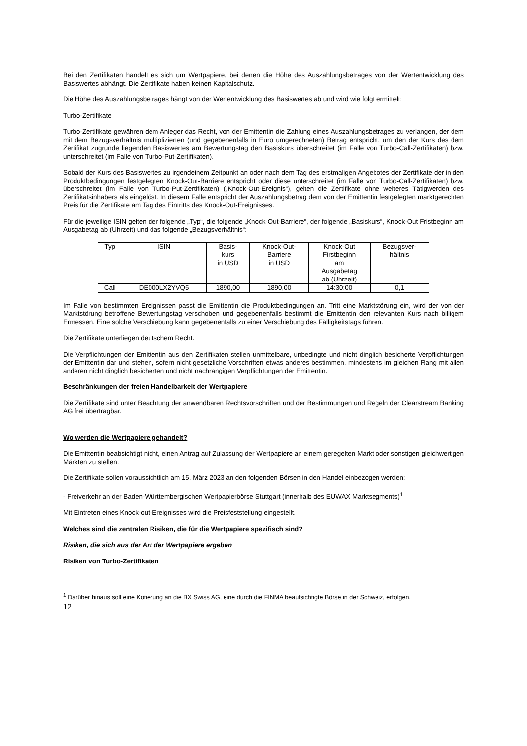Bei den Zertifikaten handelt es sich um Wertpapiere, bei denen die Höhe des Auszahlungsbetrages von der Wertentwicklung des Basiswertes abhängt. Die Zertifikate haben keinen Kapitalschutz.
Die Höhe des Auszahlungsbetrages hängt von der Wertentwicklung des Basiswertes ab und wird wie folgt ermittelt:
Turbo-Zertifikate
Turbo-Zertifikate gewähren dem Anleger das Recht, von der Emittentin die Zahlung eines Auszahlungsbetrages zu verlangen, der dem mit dem Bezugsverhältnis multiplizierten (und gegebenenfalls in Euro umgerechneten) Betrag entspricht, um den der Kurs des dem Zertifikat zugrunde liegenden Basiswertes am Bewertungstag den Basiskurs überschreitet (im Falle von Turbo-Call-Zertifikaten) bzw. unterschreitet (im Falle von Turbo-Put-Zertifikaten).
Sobald der Kurs des Basiswertes zu irgendeinem Zeitpunkt an oder nach dem Tag des erstmaligen Angebotes der Zertifikate der in den Produktbedingungen festgelegten Knock-Out-Barriere entspricht oder diese unterschreitet (im Falle von Turbo-Call-Zertifikaten) bzw. überschreitet (im Falle von Turbo-Put-Zertifikaten) („Knock-Out-Ereignis“), gelten die Zertifikate ohne weiteres Tätigwerden des Zertifikatsinhabers als eingelöst. In diesem Falle entspricht der Auszahlungsbetrag dem von der Emittentin festgelegten marktgerechten Preis für die Zertifikate am Tag des Eintritts des Knock-Out-Ereignisses.
Für die jeweilige ISIN gelten der folgende „Typ“, die folgende „Knock-Out-Barriere“, der folgende „Basiskurs“, Knock-Out Fristbeginn am Ausgabetag ab (Uhrzeit) und das folgende „Bezugsverhältnis“:
| Typ | ISIN | Basis- kurs in USD | Knock-Out- Barriere in USD | Knock-Out Firstbeginn am Ausgabetag ab (Uhrzeit) | Bezugsver- hältnis |
| --- | --- | --- | --- | --- | --- |
| Call | DE000LX2YVQ5 | 1890,00 | 1890,00 | 14:30:00 | 0,1 |
Im Falle von bestimmten Ereignissen passt die Emittentin die Produktbedingungen an. Tritt eine Marktstörung ein, wird der von der Marktstörung betroffene Bewertungstag verschoben und gegebenenfalls bestimmt die Emittentin den relevanten Kurs nach billigem Ermessen. Eine solche Verschiebung kann gegebenenfalls zu einer Verschiebung des Fälligkeitstags führen.
Die Zertifikate unterliegen deutschem Recht.
Die Verpflichtungen der Emittentin aus den Zertifikaten stellen unmittelbare, unbedingte und nicht dinglich besicherte Verpflichtungen der Emittentin dar und stehen, sofern nicht gesetzliche Vorschriften etwas anderes bestimmen, mindestens im gleichen Rang mit allen anderen nicht dinglich besicherten und nicht nachrangigen Verpflichtungen der Emittentin.
Beschränkungen der freien Handelbarkeit der Wertpapiere
Die Zertifikate sind unter Beachtung der anwendbaren Rechtsvorschriften und der Bestimmungen und Regeln der Clearstream Banking AG frei übertragbar.
Wo werden die Wertpapiere gehandelt?
Die Emittentin beabsichtigt nicht, einen Antrag auf Zulassung der Wertpapiere an einem geregelten Markt oder sonstigen gleichwertigen Märkten zu stellen.
Die Zertifikate sollen voraussichtlich am 15. März 2023 an den folgenden Börsen in den Handel einbezogen werden:
- Freiverkehr an der Baden-Württembergischen Wertpapierbörse Stuttgart (innerhalb des EUWAX Marktsegments)<sup>1</sup>
Mit Eintreten eines Knock-out-Ereignisses wird die Preisfeststellung eingestellt.
Welches sind die zentralen Risiken, die für die Wertpapiere spezifisch sind?
Risiken, die sich aus der Art der Wertpapiere ergeben
Risiken von Turbo-Zertifikaten
<sup>1</sup> Darüber hinaus soll eine Kotierung an die BX Swiss AG, eine durch die FINMA beaufsichtigte Börse in der Schweiz, erfolgen.
12